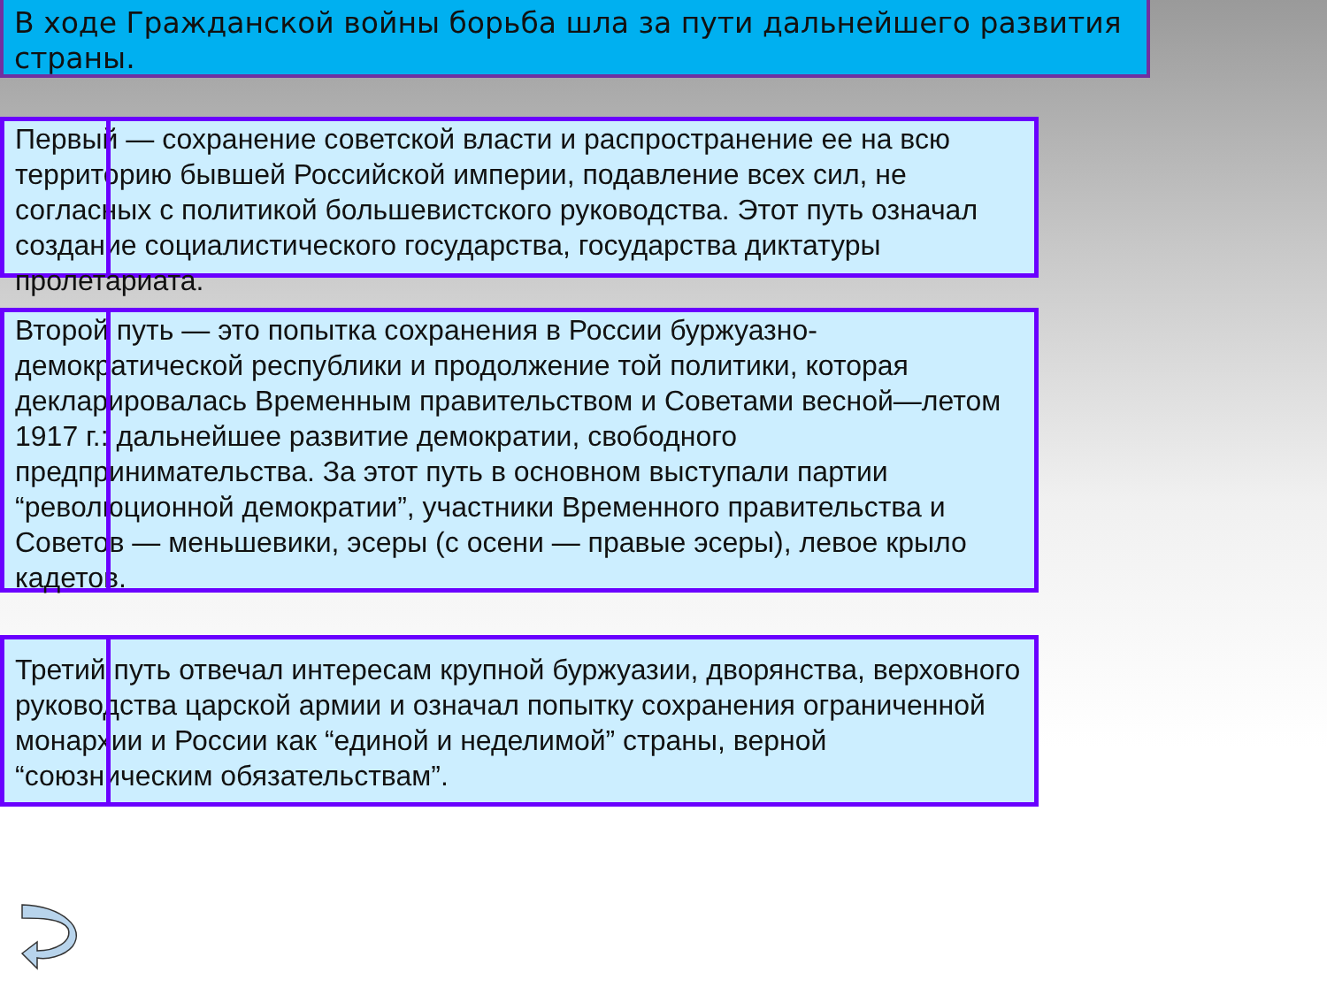В ходе Гражданской войны борьба шла за пути дальнейшего развития страны.
Первый — сохранение советской власти и распространение ее на всю территорию бывшей Российской империи, подавление всех сил, не согласных с политикой большевистского руководства. Этот путь означал создание социалистического государства, государства диктатуры пролетариата.
Второй путь — это попытка сохранения в России буржуазно-демократической республики и продолжение той политики, которая декларировалась Временным правительством и Советами весной—летом 1917 г.: дальнейшее развитие демократии, свободного предпринимательства. За этот путь в основном выступали партии “революционной демократии”, участники Временного правительства и Советов — меньшевики, эсеры (с осени — правые эсеры), левое крыло кадетов.
Третий путь отвечал интересам крупной буржуазии, дворянства, верховного руководства царской армии и означал попытку сохранения ограниченной монархии и России как “единой и неделимой” страны, верной “союзническим обязательствам”.